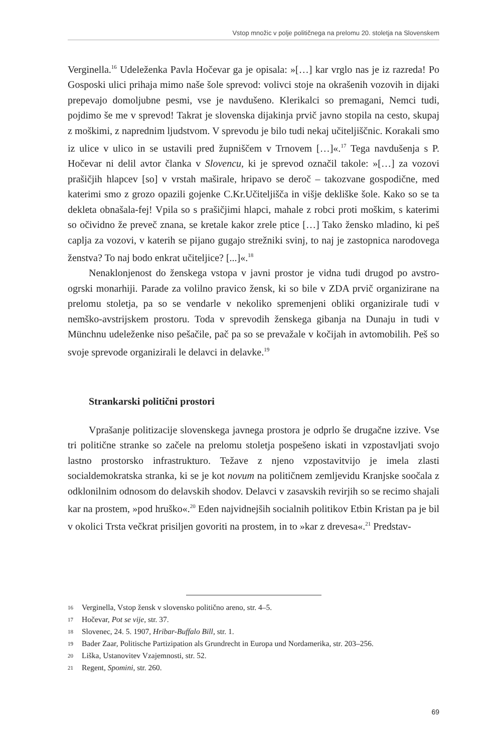Vstop množic v polje političnega na prelomu 20. stoletja na Slovenskem
Verginella.<sup>16</sup> Udeleženka Pavla Hočevar ga je opisala: »[…] kar vrglo nas je iz razreda! Po Gosposki ulici prihaja mimo naše šole sprevod: volivci stoje na okrašenih vozovih in dijaki prepevajo domoljubne pesmi, vse je navdušeno. Klerikalci so premagani, Nemci tudi, pojdimo še me v sprevod! Takrat je slovenska dijakinja prvič javno stopila na cesto, skupaj z moškimi, z naprednim ljudstvom. V sprevodu je bilo tudi nekaj učiteljiščnic. Korakali smo iz ulice v ulico in se ustavili pred župniščem v Trnovem […]«.<sup>17</sup> Tega navdušenja s P. Hočevar ni delil avtor članka v Slovencu, ki je sprevod označil takole: »[…] za vozovi prašičjih hlapcev [so] v vrstah maširale, hripavo se deroč – takozvane gospodične, med katerimi smo z grozo opazili gojenke C.Kr.Učiteljišča in višje dekliške šole. Kako so se ta dekleta obnašala-fej! Vpila so s prašičjimi hlapci, mahale z robci proti moškim, s katerimi so očividno že preveč znana, se kretale kakor zrele ptice […] Tako žensko mladino, ki peš caplja za vozovi, v katerih se pijano gugajo strežniki svinj, to naj je zastopnica narodovega ženstva? To naj bodo enkrat učiteljice? [...]«.<sup>18</sup>
Nenaklonjenost do ženskega vstopa v javni prostor je vidna tudi drugod po avstro-ogrski monarhiji. Parade za volilno pravico žensk, ki so bile v ZDA prvič organizirane na prelomu stoletja, pa so se vendarle v nekoliko spremenjeni obliki organizirale tudi v nemško-avstrijskem prostoru. Toda v sprevodih ženskega gibanja na Dunaju in tudi v Münchnu udeleženke niso pešačile, pač pa so se prevažale v kočijah in avtomobilih. Peš so svoje sprevode organizirali le delavci in delavke.<sup>19</sup>
Strankarski politični prostori
Vprašanje politizacije slovenskega javnega prostora je odprlo še drugačne izzive. Vse tri politične stranke so začele na prelomu stoletja pospešeno iskati in vzpostavljati svojo lastno prostorsko infrastrukturo. Težave z njeno vzpostavitvijo je imela zlasti socialdemokratska stranka, ki se je kot novum na političnem zemljevidu Kranjske soočala z odklonilnim odnosom do delavskih shodov. Delavci v zasavskih revirjih so se recimo shajali kar na prostem, »pod hruško«.<sup>20</sup> Eden najvidnejših socialnih politikov Etbin Kristan pa je bil v okolici Trsta večkrat prisiljen govoriti na prostem, in to »kar z drevesa«.<sup>21</sup> Predstav-
16 Verginella, Vstop žensk v slovensko politično areno, str. 4–5.
17 Hočevar, Pot se vije, str. 37.
18 Slovenec, 24. 5. 1907, Hribar-Buffalo Bill, str. 1.
19 Bader Zaar, Politische Partizipation als Grundrecht in Europa und Nordamerika, str. 203–256.
20 Liška, Ustanovitev Vzajemnosti, str. 52.
21 Regent, Spomini, str. 260.
69